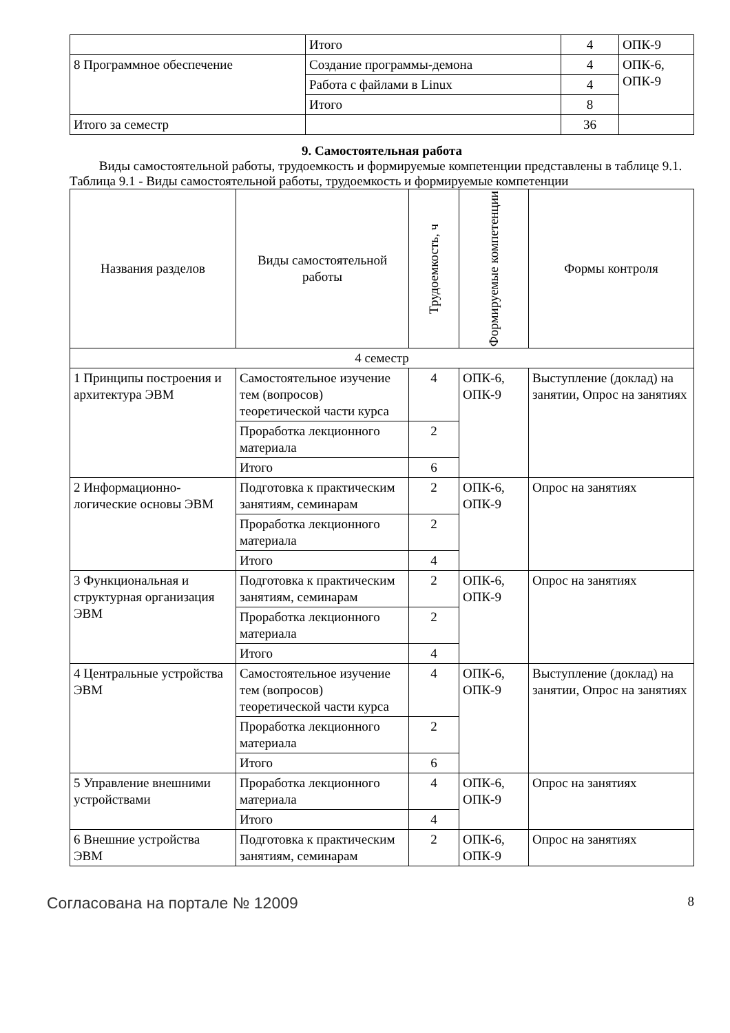| | Итого | 4 | ОПК-9 |
| 8 Программное обеспечение | Создание программы-демона | 4 | ОПК-6, ОПК-9 |
| | Работа с файлами в Linux | 4 | |
| | Итого | 8 | |
| Итого за семестр | | 36 | |
9. Самостоятельная работа
Виды самостоятельной работы, трудоемкость и формируемые компетенции представлены в таблице 9.1.
Таблица 9.1 - Виды самостоятельной работы, трудоемкость и формируемые компетенции
| Названия разделов | Виды самостоятельной работы | Трудоемкость, ч | Формируемые компетенции | Формы контроля |
| --- | --- | --- | --- | --- |
| 4 семестр | | | | |
| 1 Принципы построения и архитектура ЭВМ | Самостоятельное изучение тем (вопросов) теоретической части курса | 4 | ОПК-6, ОПК-9 | Выступление (доклад) на занятии, Опрос на занятиях |
| | Проработка лекционного материала | 2 | | |
| | Итого | 6 | | |
| 2 Информационно-логические основы ЭВМ | Подготовка к практическим занятиям, семинарам | 2 | ОПК-6, ОПК-9 | Опрос на занятиях |
| | Проработка лекционного материала | 2 | | |
| | Итого | 4 | | |
| 3 Функциональная и структурная организация ЭВМ | Подготовка к практическим занятиям, семинарам | 2 | ОПК-6, ОПК-9 | Опрос на занятиях |
| | Проработка лекционного материала | 2 | | |
| | Итого | 4 | | |
| 4 Центральные устройства ЭВМ | Самостоятельное изучение тем (вопросов) теоретической части курса | 4 | ОПК-6, ОПК-9 | Выступление (доклад) на занятии, Опрос на занятиях |
| | Проработка лекционного материала | 2 | | |
| | Итого | 6 | | |
| 5 Управление внешними устройствами | Проработка лекционного материала | 4 | ОПК-6, ОПК-9 | Опрос на занятиях |
| | Итого | 4 | | |
| 6 Внешние устройства ЭВМ | Подготовка к практическим занятиям, семинарам | 2 | ОПК-6, ОПК-9 | Опрос на занятиях |
Согласована на портале № 12009 8